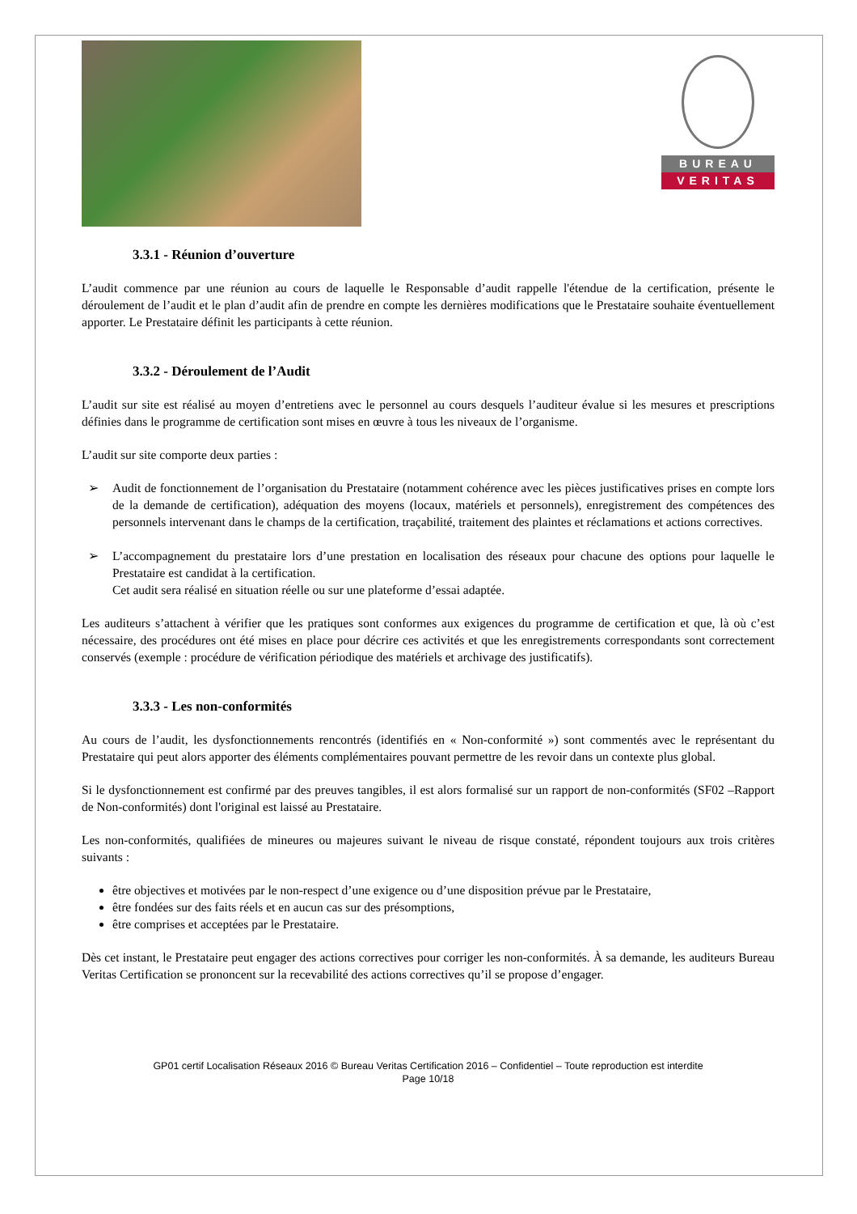BUREAU
VERITAS
3.3.1 - Réunion d’ouverture
L’audit commence par une réunion au cours de laquelle le Responsable d’audit rappelle l'étendue de la certification, présente le déroulement de l’audit et le plan d’audit afin de prendre en compte les dernières modifications que le Prestataire souhaite éventuellement apporter. Le Prestataire définit les participants à cette réunion.
3.3.2 - Déroulement de l’Audit
L’audit sur site est réalisé au moyen d’entretiens avec le personnel au cours desquels l’auditeur évalue si les mesures et prescriptions définies dans le programme de certification sont mises en œuvre à tous les niveaux de l’organisme.
L’audit sur site comporte deux parties :
➢ Audit de fonctionnement de l’organisation du Prestataire (notamment cohérence avec les pièces justificatives prises en compte lors de la demande de certification), adéquation des moyens (locaux, matériels et personnels), enregistrement des compétences des personnels intervenant dans le champs de la certification, traçabilité, traitement des plaintes et réclamations et actions correctives.
➢ L’accompagnement du prestataire lors d’une prestation en localisation des réseaux pour chacune des options pour laquelle le Prestataire est candidat à la certification.
Cet audit sera réalisé en situation réelle ou sur une plateforme d’essai adaptée.
Les auditeurs s’attachent à vérifier que les pratiques sont conformes aux exigences du programme de certification et que, là où c’est nécessaire, des procédures ont été mises en place pour décrire ces activités et que les enregistrements correspondants sont correctement conservés (exemple : procédure de vérification périodique des matériels et archivage des justificatifs).
3.3.3 - Les non-conformités
Au cours de l’audit, les dysfonctionnements rencontrés (identifiés en « Non-conformité ») sont commentés avec le représentant du Prestataire qui peut alors apporter des éléments complémentaires pouvant permettre de les revoir dans un contexte plus global.
Si le dysfonctionnement est confirmé par des preuves tangibles, il est alors formalisé sur un rapport de non-conformités (SF02 –Rapport de Non-conformités) dont l'original est laissé au Prestataire.
Les non-conformités, qualifiées de mineures ou majeures suivant le niveau de risque constaté, répondent toujours aux trois critères suivants :
être objectives et motivées par le non-respect d’une exigence ou d’une disposition prévue par le Prestataire,
être fondées sur des faits réels et en aucun cas sur des présomptions,
être comprises et acceptées par le Prestataire.
Dès cet instant, le Prestataire peut engager des actions correctives pour corriger les non-conformités. À sa demande, les auditeurs Bureau Veritas Certification se prononcent sur la recevabilité des actions correctives qu’il se propose d’engager.
GP01 certif Localisation Réseaux 2016 © Bureau Veritas Certification 2016 – Confidentiel – Toute reproduction est interdite
Page 10/18